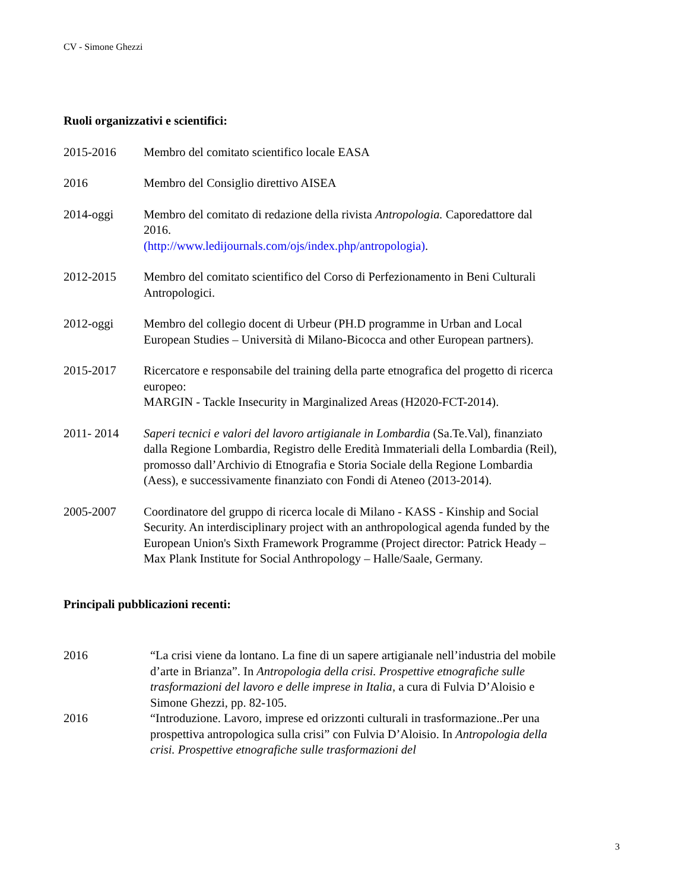CV - Simone Ghezzi
Ruoli organizzativi e scientifici:
2015-2016 Membro del comitato scientifico locale EASA
2016 Membro del Consiglio direttivo AISEA
2014-oggi Membro del comitato di redazione della rivista Antropologia. Caporedattore dal 2016.
(http://www.ledijournals.com/ojs/index.php/antropologia).
2012-2015 Membro del comitato scientifico del Corso di Perfezionamento in Beni Culturali Antropologici.
2012-oggi Membro del collegio docent di Urbeur (PH.D programme in Urban and Local European Studies – Università di Milano-Bicocca and other European partners).
2015-2017 Ricercatore e responsabile del training della parte etnografica del progetto di ricerca europeo:
MARGIN - Tackle Insecurity in Marginalized Areas (H2020-FCT-2014).
2011- 2014 Saperi tecnici e valori del lavoro artigianale in Lombardia (Sa.Te.Val), finanziato dalla Regione Lombardia, Registro delle Eredità Immateriali della Lombardia (Reil), promosso dall’Archivio di Etnografia e Storia Sociale della Regione Lombardia (Aess), e successivamente finanziato con Fondi di Ateneo (2013-2014).
2005-2007 Coordinatore del gruppo di ricerca locale di Milano - KASS - Kinship and Social Security. An interdisciplinary project with an anthropological agenda funded by the European Union's Sixth Framework Programme (Project director: Patrick Heady – Max Plank Institute for Social Anthropology – Halle/Saale, Germany.
Principali pubblicazioni recenti:
2016 “La crisi viene da lontano. La fine di un sapere artigianale nell’industria del mobile d’arte in Brianza”. In Antropologia della crisi. Prospettive etnografiche sulle trasformazioni del lavoro e delle imprese in Italia, a cura di Fulvia D’Aloisio e Simone Ghezzi, pp. 82-105.
2016 “Introduzione. Lavoro, imprese ed orizzonti culturali in trasformazione..Per una prospettiva antropologica sulla crisi” con Fulvia D’Aloisio. In Antropologia della crisi. Prospettive etnografiche sulle trasformazioni del
3